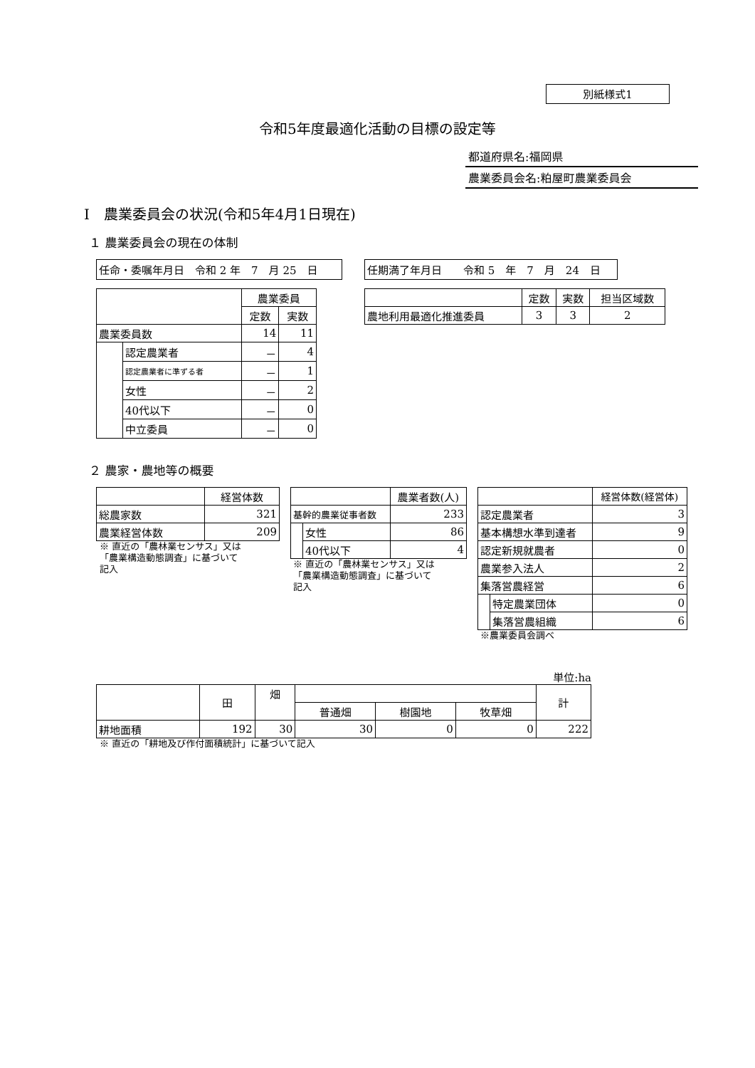別紙様式1
令和5年度最適化活動の目標の設定等
都道府県名:福岡県
農業委員会名:粕屋町農業委員会
Ⅰ　農業委員会の状況(令和5年4月1日現在)
１ 農業委員会の現在の体制
任命・委嘱年月日　令和 2 年　7　月 25　日 任期満了年月日　　令和 5　年　7　月　24　日
| | | 農業委員 | |
| | | 定数 | 実数 |
| 農業委員数 | | 14 | 11 |
| | 認定農業者 | － | 4 |
| | 認定農業者に準ずる者 | － | 1 |
| | 女性 | － | 2 |
| | 40代以下 | － | 0 |
| | 中立委員 | － | 0 |
| | 定数 | 実数 | 担当区域数 |
| 農地利用最適化推進委員 | 3 | 3 | 2 |
２ 農家・農地等の概要
| | 経営体数 |
| 総農家数 | 321 |
| 農業経営体数 | 209 |
※ 直近の「農林業センサス」又は
「農業構造動態調査」に基づいて
記入
| | | 農業者数(人) |
| 基幹的農業従事者数 | | 233 |
| | 女性 | 86 |
| | 40代以下 | 4 |
※ 直近の「農林業センサス」又は
「農業構造動態調査」に基づいて
記入
| | | 経営体数(経営体) |
| 認定農業者 | | 3 |
| 基本構想水準到達者 | | 9 |
| 認定新規就農者 | | 0 |
| 農業参入法人 | | 2 |
| 集落営農経営 | | 6 |
| | 特定農業団体 | 0 |
| | 集落営農組織 | 6 |
※農業委員会調べ
単位:ha
| | 田 | 畑 | | | | 計 |
| | | | 普通畑 | 樹園地 | 牧草畑 | |
| 耕地面積 | 192 | 30 | 30 | 0 | 0 | 222 |
※ 直近の「耕地及び作付面積統計」に基づいて記入